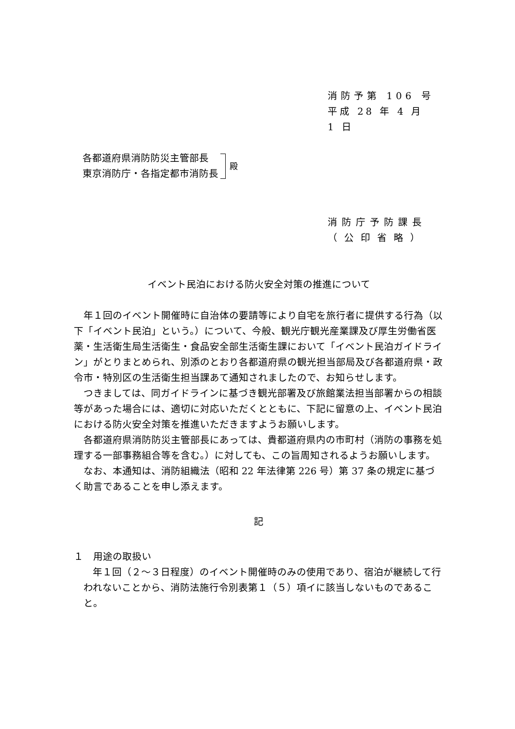消防予第 106 号
平成 28 年 4 月 1 日
各都道府県消防防災主管部長
東京消防庁・各指定都市消防長
殿
消防庁予防課長
（公印省略）
イベント民泊における防火安全対策の推進について
年１回のイベント開催時に自治体の要請等により自宅を旅行者に提供する行為（以下「イベント民泊」という。）について、今般、観光庁観光産業課及び厚生労働省医薬・生活衛生局生活衛生・食品安全部生活衛生課において「イベント民泊ガイドライン」がとりまとめられ、別添のとおり各都道府県の観光担当部局及び各都道府県・政令市・特別区の生活衛生担当課あて通知されましたので、お知らせします。
つきましては、同ガイドラインに基づき観光部署及び旅館業法担当部署からの相談等があった場合には、適切に対応いただくとともに、下記に留意の上、イベント民泊における防火安全対策を推進いただきますようお願いします。
各都道府県消防防災主管部長にあっては、貴都道府県内の市町村（消防の事務を処理する一部事務組合等を含む。）に対しても、この旨周知されるようお願いします。
なお、本通知は、消防組織法（昭和 22 年法律第 226 号）第 37 条の規定に基づく助言であることを申し添えます。
記
１　用途の取扱い
年１回（２～３日程度）のイベント開催時のみの使用であり、宿泊が継続して行われないことから、消防法施行令別表第１（５）項イに該当しないものであること。